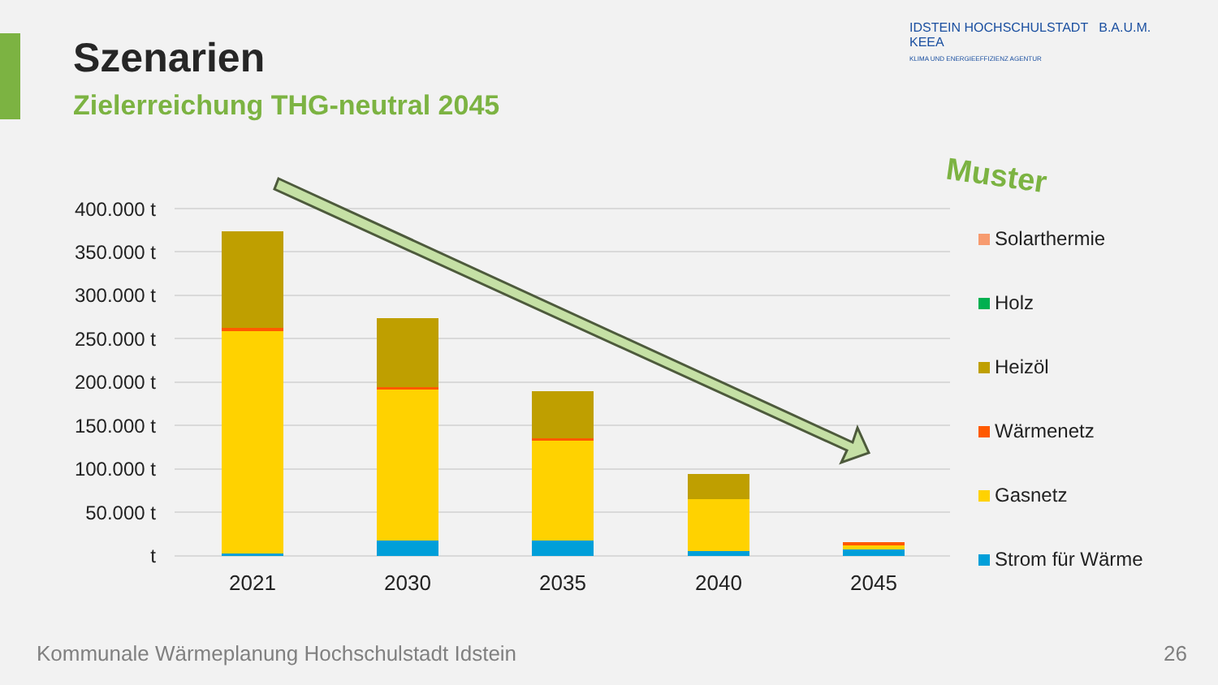Szenarien
Zielerreichung THG-neutral 2045
IDSTEIN HOCHSCHULSTADT B.A.U.M. KEEA
KLIMA UND ENERGIEEFFIZIENZ AGENTUR
Muster
400.000 t
350.000 t
300.000 t
250.000 t
200.000 t
150.000 t
100.000 t
50.000 t
t
2021
2030
2035
2040
2045
Solarthermie
Holz
Heizöl
Wärmenetz
Gasnetz
Strom für Wärme
Kommunale Wärmeplanung Hochschulstadt Idstein
26